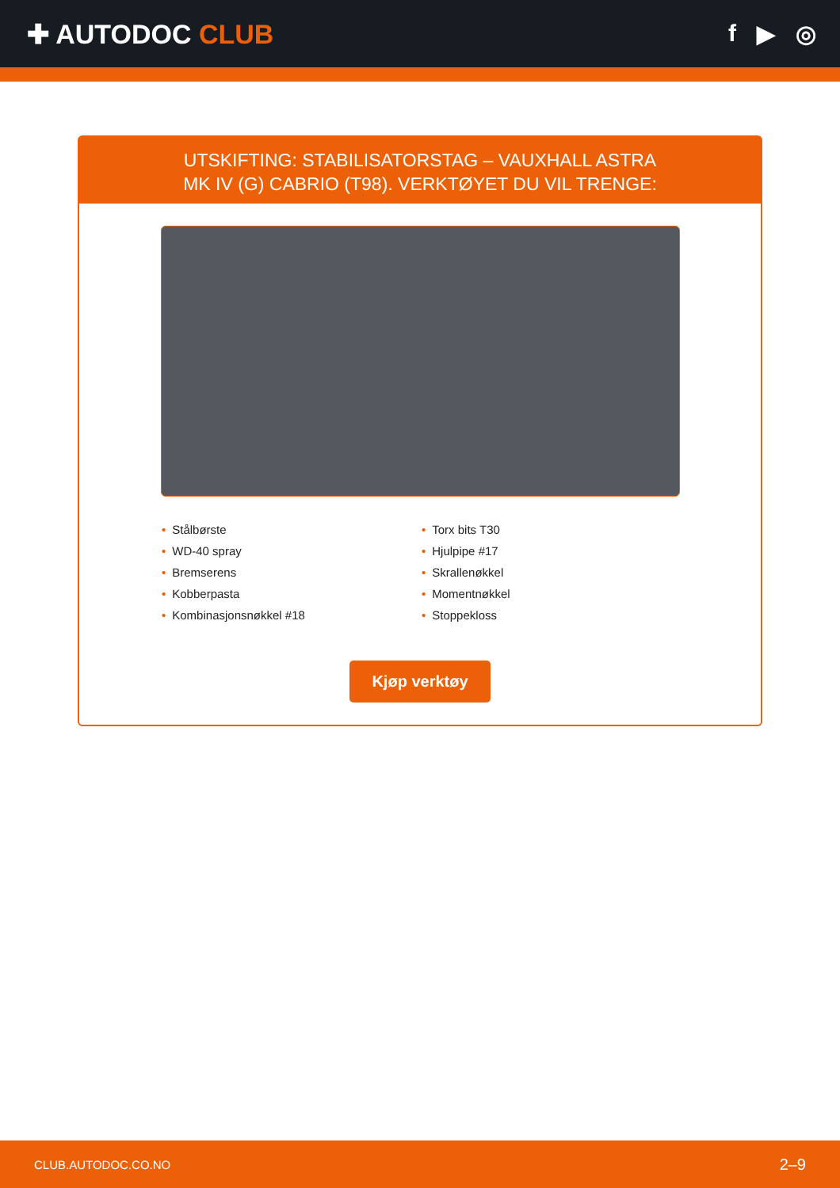✚ AUTODOC CLUB f ▶ ◎
UTSKIFTING: STABILISATORSTAG – VAUXHALL ASTRA
MK IV (G) CABRIO (T98). VERKTØYET DU VIL TRENGE:
• Stålbørste
• WD-40 spray
• Bremserens
• Kobberpasta
• Kombinasjonsnøkkel #18
• Torx bits T30
• Hjulpipe #17
• Skrallenøkkel
• Momentnøkkel
• Stoppekloss
Kjøp verktøy
CLUB.AUTODOC.CO.NO 2–9